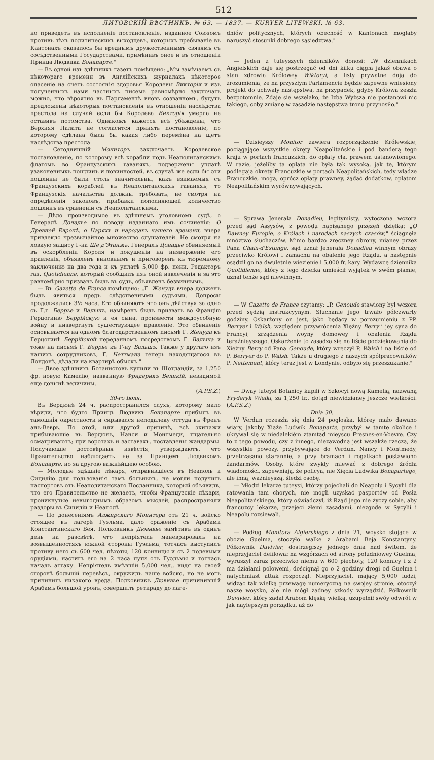512
ЛИТОВСКІЙ ВѢСТНИКЪ. № 63. — 1837. — KURYER LITEWSKI. № 63.
но приведетъ въ исполненіе постановленіе, изданное Союзомъ противъ тѣхъ политическихъ выходцевъ, которыхъ пребываніе въ Кантонахъ оказалось бы вреднымъ дружественнымъ связямъ съ сосѣдственными Государствами, примѣнивъ оное и въ отношеніи Принца Людвика Бонапарте."
— Въ одной изъ здѣшнихъ газетъ помѣщено: „Мы замѣчаемъ съ нѣкотораго времени въ Англійскихъ журналахъ нѣкоторое опасеніе на счетъ состоянія здоровья Королевы Викторіи и изъ полученныхъ нами частныхъ писемъ равномѣрно заключать можно, что вѣроятно въ Парламентѣ вновь созванномъ, будутъ предложены нѣкоторыя постановленія въ отношеніи наслѣдства престола на случай если бы Королева Викторія умерла не оставивъ потомства. Однакожъ кажется всѣ убѣждены, что Верхняя Палата не согласится принять постановленіе, по которому сдѣлана была бы какая либо перемѣна на щетъ наслѣдства престола.
— Сегоднишній Мониторъ заключаетъ Королевское постановленіе, по которому всѣ корабли подъ Неаполитанскимъ флагомъ во Французскихъ гаваняхъ, подвержены уплатѣ узаконенныхъ пошлинъ и повинностей, въ случаѣ же если бы эти пошлины не были столь значительны, какъ взимаемыя съ Французскихъ кораблей въ Неаполитанскихъ гаваняхъ, то Французскія начальства должны требовать, не смотря на опредѣленія законовъ, прибавки пополняющей количество пошлинъ въ сравненіи съ Неаполитанскими.
— Дѣло производимое въ здѣшнемъ уголовномъ судѣ, о Генералѣ Донадье по поводу изданнаго имъ сочиненія: О Древней Европѣ, о Царяхъ и народахъ нашего времени, вчера привлекло чрезвычайное множество слушателей. Не смотря на ловкую защиту Г-на Ше д'Этанжъ, Генералъ Донадье обвиняемый въ оскорбленіи Короля и покушеніи на низверженіе его правленія, объявленъ виновнымъ и приговоренъ къ тюремному заключенію на два года и къ уплатѣ 5,000 фр. пени. Редакторъ газ. Quotidienne, который сообщилъ изъ оной извлеченія и за это равномѣрно призванъ былъ въ судъ, объявленъ безвиннымъ.
— Въ Gazette de France помѣщено: „Г. Женудъ вчера долженъ былъ явиться предъ слѣдственными судьями. Допросы продолжались 3½ часа. Его обвиняютъ что онъ дѣйствуя за одно съ Г.г. Беррье и Вальшъ, намѣренъ былъ призвать во Францію Герцогиню Беррійскую и ея сына, произвести междоусобную войну и низвергнуть существующее правленіе. Это обвиненіе основывается на одномъ благодарственномъ письмѣ Г. Женуда къ Герцогинѣ Беррійской переданномъ посредствомъ Г. Вальша и тоже на письмѣ Г. Беррье къ Г-ну Вальшъ. Также у другаго изъ нашихъ сотрудниковъ, Г. Неттмана теперь находящагося въ Лондонѣ, дѣлали на квартирѣ обыскъ."
— Двое здѣшнихъ Ботанистовъ купили въ Шотландіи, за 1,250 фр. новую Камелію, названную Фридерикъ Великій, невидимой еще донынѣ величины.
(A.P.S.Z.)
30-го Іюля.
Въ Вердюнѣ 24 ч. распространился слухъ, которому мало вѣрили, что будто Принцъ Людвикъ Бонапарте прибылъ въ тамошнія окрестности и скрывался неподалеку оттуда въ Френъ анъ-Веврь. По этой, или другой причинѣ, всѣ экипажи прибывающіе въ Вердюнъ, Нанси и Монтмеди, тщательно осматриваютъ; при воротахъ и заставахъ, поставлены жандармы. Получающіе достовѣрныя извѣстія, утверждаютъ, что Правительство наблюдаетъ не за Принцемъ Людвикомъ Бонапарте, но за другою важнѣйшею особою.
— Молодые здѣшніе лѣкаря, отправившіеся въ Неаполь и Сицилію для пользованія тамъ больныхъ, не могли получить паспортовъ отъ Неаполитанскаго Посланника, который объявилъ, что его Правительство не желаетъ, чтобы Французскіе лѣкари, проникнутые невыгоднымъ образомъ мыслей, распространяли раздоры въ Сициліи и Неаполѣ.
— По донесеніямъ Алжирскаго Монитера отъ 21 ч. войско стоящее въ лагерѣ Гуэльма, дало сраженіе съ Арабами Константинскаго Бея. Полковникъ Дювивье замѣтивъ въ одинъ день на разсвѣтѣ, что непріятель маневрировалъ на возвышенностяхъ южной стороны Гуэльма, тотчасъ выступилъ противу него съ 600 чел. пѣхоты, 120 конницы и съ 2 полевыми орудіями, настигъ его на 2 часа пути отъ Гуэльмы и тотчасъ началъ аттаку. Непріятель имѣвшій 5,000 чел., видя на своей сторонѣ большій перевѣсъ, окружилъ наше войско, но не могъ причинить никакого вреда. Полковникъ Дювивье причинившій Арабамъ большой уронъ, совершилъ ретираду до лаге-
dniów politycznych, których obecność w Kantonach mogłaby naruszyć stosunki dobrego sąsiedztwa."
— Jeden z tuteyszych dzienników donosi: „W dziennikach Angielskich daje się postrzegać od dni kilku ciągła jakaś obawa o stan zdrowia Królowey Wiktoryi, a listy prywatne dają do zrozumienia, że na przyszłym Parlamencie będzie zapewne wniesiony projekt do uchwały następstwa, na przypadek, gdyby Królowa zeszła bezpotomnie. Zdaje się wszelako, że Izba Wyższa nie postanowi nic takiego, coby zmianę w zasadzie następstwa tronu przynosiło."
— Dzisieyszy Monitor zawiera rozporządzenie Królewskie, pociągające wszystkie okręty Neapolitańskie i pod banderą tego kraju w portach francuzkich, do opłaty cła, prawem ustanowionego. W razie, jeżeliby ta opłata nie była tak wysoką, jak te, którym podlegają okręty Francuzkie w portach Neapolitańskich, tedy władze Francuzkie, mogą, oprócz opłaty prawney, żądać dodatkow, opłatom Neapolitańskim wyrównywających.
— Sprawa Jenerała Donadieu, legitymisty, wytoczona wczora przed sąd Assysów, z powodu napisanego przezeń dziełka: „O Dawney Europie, o Królach i narodach naszych czasów," ściągnęła mnóztwo słuchaczów. Mimo bardzo zręczney obrony, mianey przez Pana Chaix-d'Estange, sąd uznał Jenerała Donadieu winnym obrazy przeciwko Królowi i zamachu na obalenie jego Rządu, a następnie osądził go na dwuletnie więzienie i 5,000 fr. kary. Wydawcę dziennika Quotidienne, który z tego dziełka umieścił wyjątek w swém pismie, uznał tenże sąd niewinnym.
— W Gazette de France czytamy: „P. Genoude stawiony był wczora przed sędzią instrukcyynym. Słuchanie jego trwało półczwarty godziny. Oskarżony on jest, jako będący w porozumieniu z PP. Berryer i Walsh, względem przywrócenia Xiężny Berry i jey syna do Francyi, zrządzenia woyny domowey i obalenia Rządu teraźnieyszego. Oskarżenie to zasadza się na liście podziękowania do Xiężny Berry od Pana Genoude, który wręczył P. Walsh i na liście od P. Berryer do P. Walsh. Także u drugiego z naszych spółpracowników P. Nettement, który teraz jest w Londynie, odbyło się przeszukanie."
— Dway tuteysi Botanicy kupili w Szkocyi nową Kamelią, nazwaną Fryderyk Wielki, za 1,250 fr., dotąd niewidzianey jeszcze wielkości. (A.P.S.Z.)
Dnia 30.
W Verdun rozeszła się dnia 24 pogłoska, którey mało dawano wiary, jakoby Xiąże Ludwik Bonaparte, przybył w tamte okolice i ukrywał się w niedalekiém ztamtąd mieyscu Fresnes-en-Voevre. Czy to z tego powodu, czy z innego, niezawodną jest wszakże rzeczą, że wszystkie powozy, przybywające do Verdun, Nancy i Montmedy, przetrząsano starannie, a przy bramach i rogatkach postawiono żandarmów. Osoby, które zwykły miewać z dobrego źródła wiadomości, zapewniają, że policya, nie Xięcia Ludwika Bonapartego, ale inną, ważnieyszą, śledzi osobę.
— Młodzi lekarze tuteysi, którzy pojechali do Neapolu i Sycylii dla ratowania tam chorych, nie mogli uzyskać pasportów od Posła Neapolitańskiego, który oświadczył, iż Rząd jego nie życzy sobie, aby francuzcy lekarze, przejęci złemi zasadami, niezgodę w Sycylii i Neapolu rozsiewali.
— Podług Monitora Algierskiego z dnia 21, woysko stojące w obozie Guelma, stoczyło walkę z Arabami Beja Konstantyny. Półkownik Duvivier, dostrzegłszy jednego dnia nad świtem, że nieprzyjaciel defilował na wzgórzach od strony południowey Guelma, wyruszył zaraz przeciwko niemu w 600 piechoty, 120 konnicy i z 2 ma działami polowemi, doścignął go o 2 godziny drogi od Guelma i natychmiast attak rozpoczął. Nieprzyjaciel, mający 5,000 ludzi, widząc tak wielką przewagę numeryczną na swojey stronie, otoczył nasze woysko, ale nie mógł żadney szkody wyrządzić. Półkownik Duvivier, który zadał Arabom klęskę wielką, uzupełnił swóy odwrót w jak naylepszym porządku, aż do